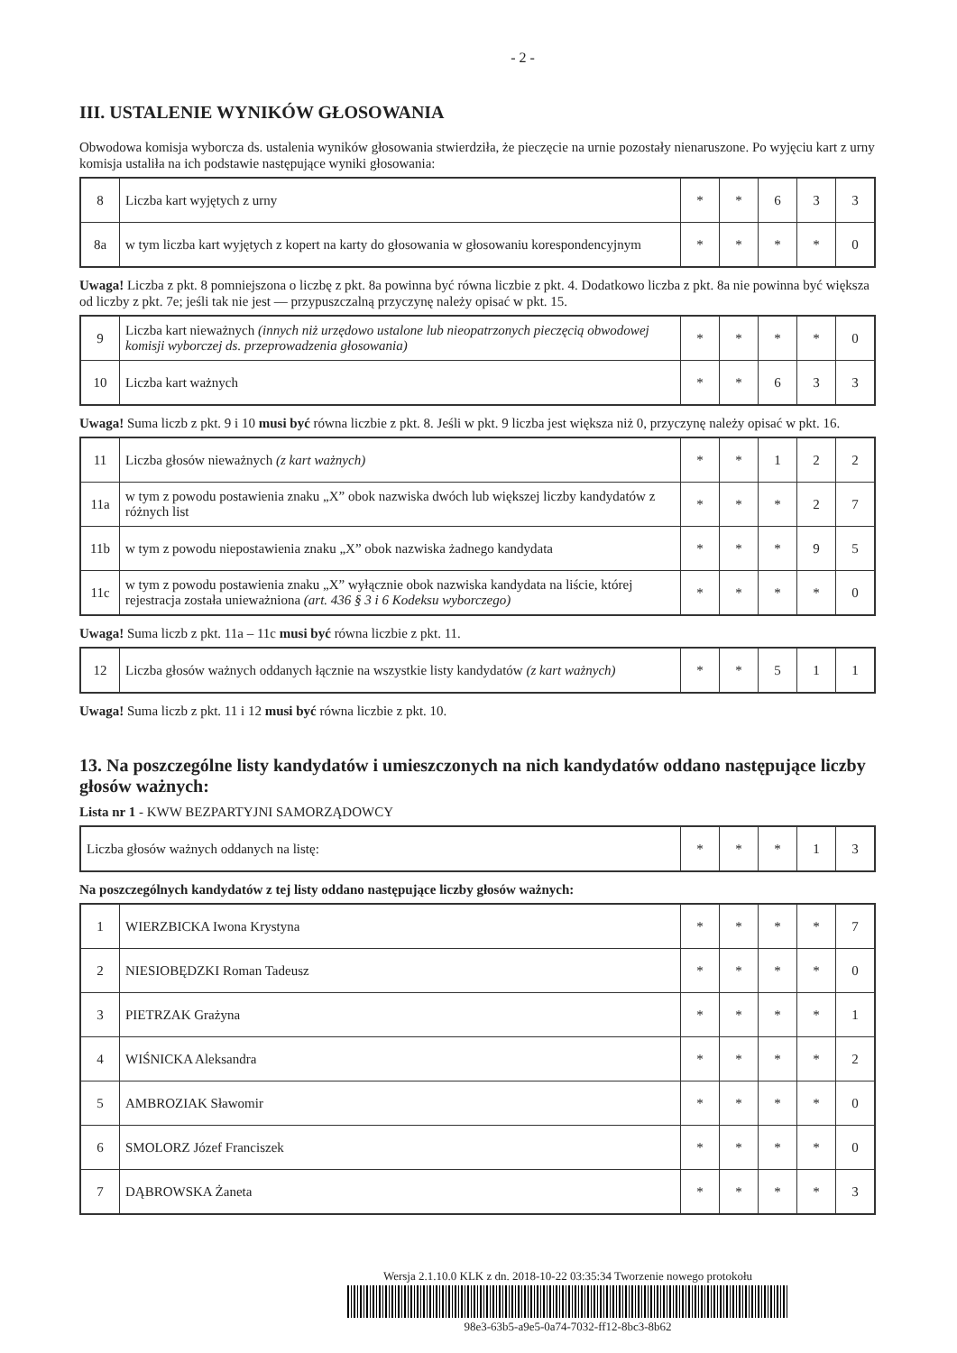- 2 -
III. USTALENIE WYNIKÓW GŁOSOWANIA
Obwodowa komisja wyborcza ds. ustalenia wyników głosowania stwierdziła, że pieczęcie na urnie pozostały nienaruszone. Po wyjęciu kart z urny komisja ustaliła na ich podstawie następujące wyniki głosowania:
| 8 | Liczba kart wyjętych z urny | * | * | 6 | 3 | 3 |
| 8a | w tym liczba kart wyjętych z kopert na karty do głosowania w głosowaniu korespondencyjnym | * | * | * | * | 0 |
Uwaga! Liczba z pkt. 8 pomniejszona o liczbę z pkt. 8a powinna być równa liczbie z pkt. 4. Dodatkowo liczba z pkt. 8a nie powinna być większa od liczby z pkt. 7e; jeśli tak nie jest — przypuszczalną przyczynę należy opisać w pkt. 15.
| 9 | Liczba kart nieważnych (innych niż urzędowo ustalone lub nieopatrzonych pieczęcią obwodowej komisji wyborczej ds. przeprowadzenia głosowania) | * | * | * | * | 0 |
| 10 | Liczba kart ważnych | * | * | 6 | 3 | 3 |
Uwaga! Suma liczb z pkt. 9 i 10 musi być równa liczbie z pkt. 8. Jeśli w pkt. 9 liczba jest większa niż 0, przyczynę należy opisać w pkt. 16.
| 11 | Liczba głosów nieważnych (z kart ważnych) | * | * | 1 | 2 | 2 |
| 11a | w tym z powodu postawienia znaku „X” obok nazwiska dwóch lub większej liczby kandydatów z różnych list | * | * | * | 2 | 7 |
| 11b | w tym z powodu niepostawienia znaku „X” obok nazwiska żadnego kandydata | * | * | * | 9 | 5 |
| 11c | w tym z powodu postawienia znaku „X” wyłącznie obok nazwiska kandydata na liście, której rejestracja została unieważniona (art. 436 § 3 i 6 Kodeksu wyborczego) | * | * | * | * | 0 |
Uwaga! Suma liczb z pkt. 11a – 11c musi być równa liczbie z pkt. 11.
| 12 | Liczba głosów ważnych oddanych łącznie na wszystkie listy kandydatów (z kart ważnych) | * | * | 5 | 1 | 1 |
Uwaga! Suma liczb z pkt. 11 i 12 musi być równa liczbie z pkt. 10.
13. Na poszczególne listy kandydatów i umieszczonych na nich kandydatów oddano następujące liczby głosów ważnych:
Lista nr 1 - KWW BEZPARTYJNI SAMORZĄDOWCY
| Liczba głosów ważnych oddanych na listę: | * | * | * | 1 | 3 |
Na poszczególnych kandydatów z tej listy oddano następujące liczby głosów ważnych:
| 1 | WIERZBICKA Iwona Krystyna | * | * | * | * | 7 |
| 2 | NIESIOBĘDZKI Roman Tadeusz | * | * | * | * | 0 |
| 3 | PIETRZAK Grażyna | * | * | * | * | 1 |
| 4 | WIŚNICKA Aleksandra | * | * | * | * | 2 |
| 5 | AMBROZIAK Sławomir | * | * | * | * | 0 |
| 6 | SMOLORZ Józef Franciszek | * | * | * | * | 0 |
| 7 | DĄBROWSKA Żaneta | * | * | * | * | 3 |
Wersja 2.1.10.0 KLK z dn. 2018-10-22 03:35:34 Tworzenie nowego protokołu
98e3-63b5-a9e5-0a74-7032-ff12-8bc3-8b62